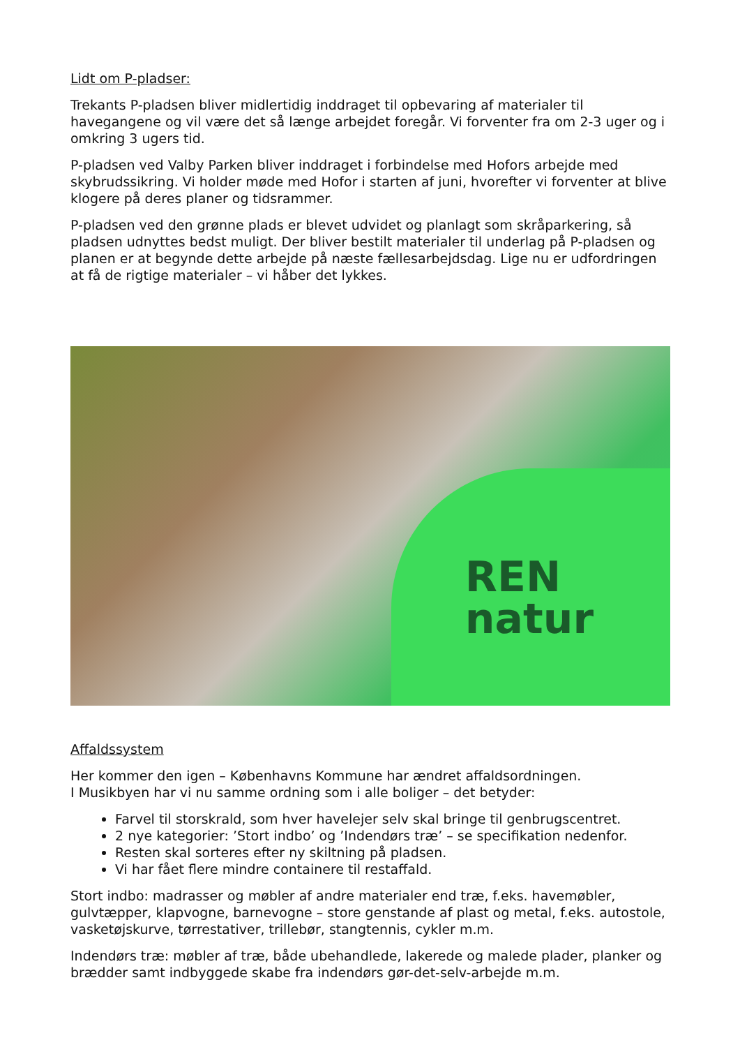Lidt om P-pladser:
Trekants P-pladsen bliver midlertidig inddraget til opbevaring af materialer til havegangene og vil være det så længe arbejdet foregår. Vi forventer fra om 2-3 uger og i omkring 3 ugers tid.
P-pladsen ved Valby Parken bliver inddraget i forbindelse med Hofors arbejde med skybrudssikring. Vi holder møde med Hofor i starten af juni, hvorefter vi forventer at blive klogere på deres planer og tidsrammer.
P-pladsen ved den grønne plads er blevet udvidet og planlagt som skråparkering, så pladsen udnyttes bedst muligt. Der bliver bestilt materialer til underlag på P-pladsen og planen er at begynde dette arbejde på næste fællesarbejdsdag. Lige nu er udfordringen at få de rigtige materialer – vi håber det lykkes.
REN
natur
Affaldssystem
Her kommer den igen – Københavns Kommune har ændret affaldsordningen.
I Musikbyen har vi nu samme ordning som i alle boliger – det betyder:
Farvel til storskrald, som hver havelejer selv skal bringe til genbrugscentret.
2 nye kategorier: ’Stort indbo’ og ’Indendørs træ’ – se specifikation nedenfor.
Resten skal sorteres efter ny skiltning på pladsen.
Vi har fået flere mindre containere til restaffald.
Stort indbo: madrasser og møbler af andre materialer end træ, f.eks. havemøbler, gulvtæpper, klapvogne, barnevogne – store genstande af plast og metal, f.eks. autostole, vasketøjskurve, tørrestativer, trillebør, stangtennis, cykler m.m.
Indendørs træ: møbler af træ, både ubehandlede, lakerede og malede plader, planker og brædder samt indbyggede skabe fra indendørs gør-det-selv-arbejde m.m.